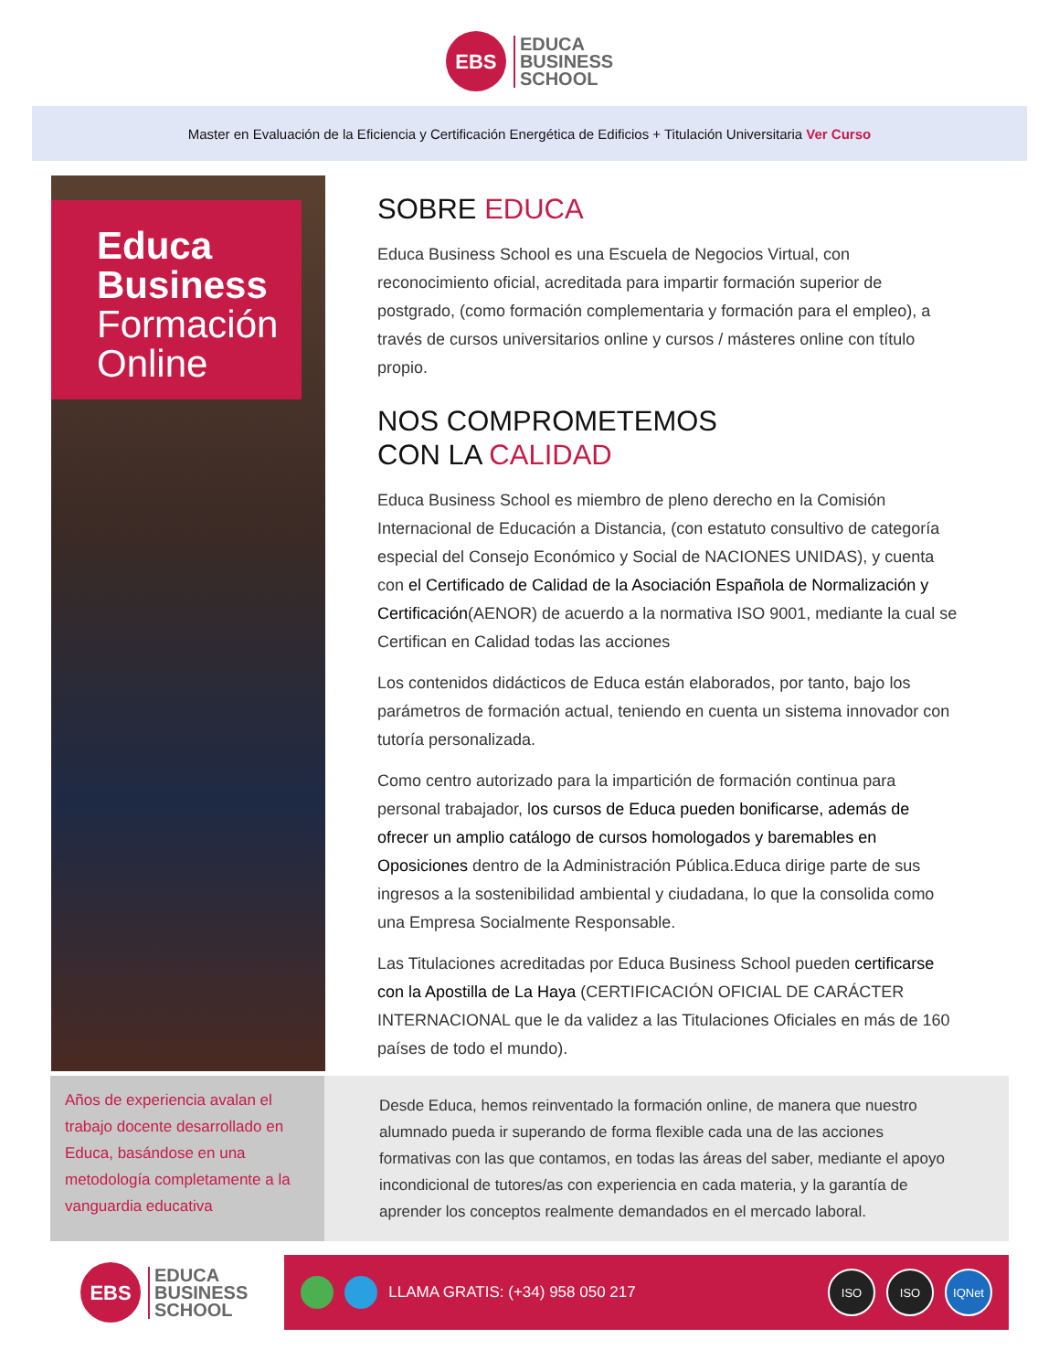EBS
EDUCA
BUSINESS
SCHOOL
Master en Evaluación de la Eficiencia y Certificación Energética de Edificios + Titulación Universitaria Ver Curso
Educa
Business
Formación
Online
SOBRE EDUCA
Educa Business School es una Escuela de Negocios Virtual, con reconocimiento oficial, acreditada para impartir formación superior de postgrado, (como formación complementaria y formación para el empleo), a través de cursos universitarios online y cursos / másteres online con título propio.
NOS COMPROMETEMOS
CON LA CALIDAD
Educa Business School es miembro de pleno derecho en la Comisión Internacional de Educación a Distancia, (con estatuto consultivo de categoría especial del Consejo Económico y Social de NACIONES UNIDAS), y cuenta con el Certificado de Calidad de la Asociación Española de Normalización y Certificación(AENOR) de acuerdo a la normativa ISO 9001, mediante la cual se Certifican en Calidad todas las acciones
Los contenidos didácticos de Educa están elaborados, por tanto, bajo los parámetros de formación actual, teniendo en cuenta un sistema innovador con tutoría personalizada.
Como centro autorizado para la impartición de formación continua para personal trabajador, los cursos de Educa pueden bonificarse, además de ofrecer un amplio catálogo de cursos homologados y baremables en Oposiciones dentro de la Administración Pública.Educa dirige parte de sus ingresos a la sostenibilidad ambiental y ciudadana, lo que la consolida como una Empresa Socialmente Responsable.
Las Titulaciones acreditadas por Educa Business School pueden certificarse con la Apostilla de La Haya (CERTIFICACIÓN OFICIAL DE CARÁCTER INTERNACIONAL que le da validez a las Titulaciones Oficiales en más de 160 países de todo el mundo).
Años de experiencia avalan el trabajo docente desarrollado en Educa, basándose en una metodología completamente a la vanguardia educativa
Desde Educa, hemos reinventado la formación online, de manera que nuestro alumnado pueda ir superando de forma flexible cada una de las acciones formativas con las que contamos, en todas las áreas del saber, mediante el apoyo incondicional de tutores/as con experiencia en cada materia, y la garantía de aprender los conceptos realmente demandados en el mercado laboral.
EBS
EDUCA
BUSINESS
SCHOOL
LLAMA GRATIS: (+34) 958 050 217 ISO ISO IQNet